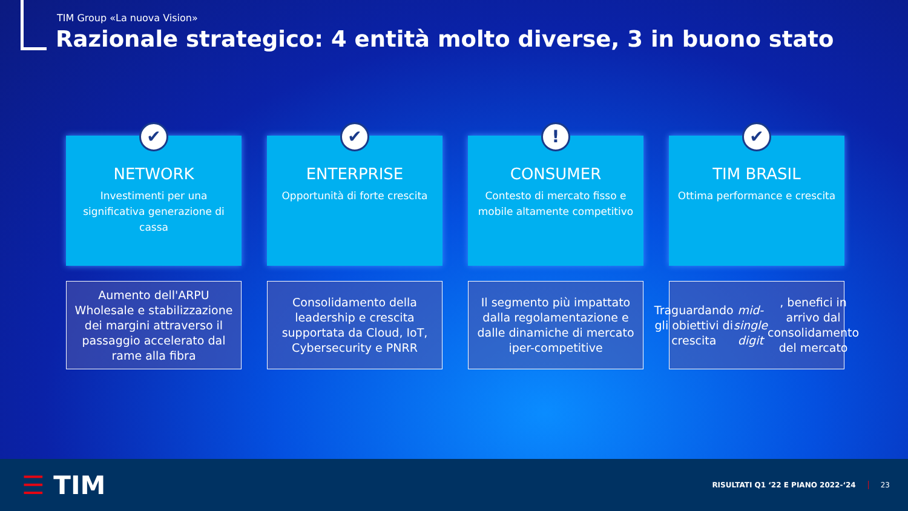TIM Group «La nuova Vision»
Razionale strategico: 4 entità molto diverse, 3 in buono stato
✔
NETWORK
Investimenti per una significativa generazione di cassa
✔
ENTERPRISE
Opportunità di forte crescita
!
CONSUMER
Contesto di mercato fisso e mobile altamente competitivo
✔
TIM BRASIL
Ottima performance e crescita
Aumento dell'ARPU Wholesale e stabilizzazione dei margini attraverso il passaggio accelerato dal rame alla fibra
Consolidamento della leadership e crescita supportata da Cloud, IoT, Cybersecurity e PNRR
Il segmento più impattato dalla regolamentazione e dalle dinamiche di mercato iper-competitive
Traguardando gli obiettivi di crescita mid-single digit, benefici in arrivo dal consolidamento del mercato
☰ TIM
RISULTATI Q1 ‘22 E PIANO 2022-‘24
23